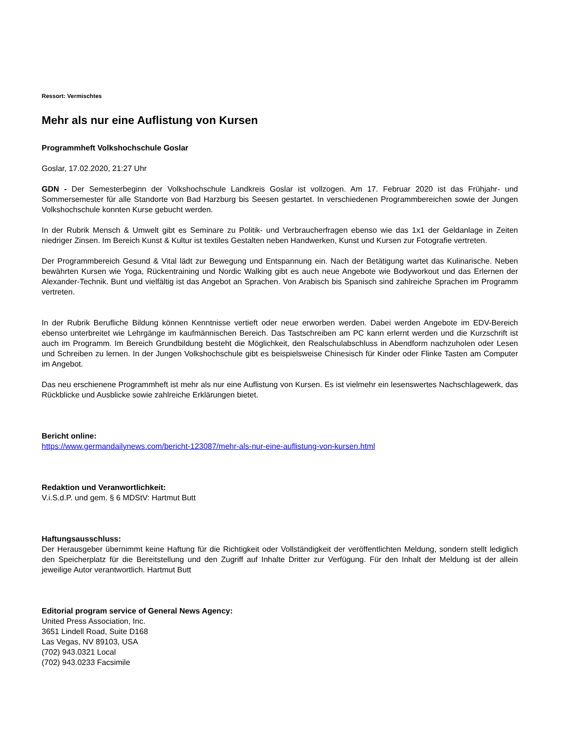Ressort: Vermischtes
Mehr als nur eine Auflistung von Kursen
Programmheft Volkshochschule Goslar
Goslar, 17.02.2020, 21:27 Uhr
GDN - Der Semesterbeginn der Volkshochschule Landkreis Goslar ist vollzogen. Am 17. Februar 2020 ist das Frühjahr- und Sommersemester für alle Standorte von Bad Harzburg bis Seesen gestartet. In verschiedenen Programmbereichen sowie der Jungen Volkshochschule konnten Kurse gebucht werden.
In der Rubrik Mensch & Umwelt gibt es Seminare zu Politik- und Verbraucherfragen ebenso wie das 1x1 der Geldanlage in Zeiten niedriger Zinsen. Im Bereich Kunst & Kultur ist textiles Gestalten neben Handwerken, Kunst und Kursen zur Fotografie vertreten.
Der Programmbereich Gesund & Vital lädt zur Bewegung und Entspannung ein. Nach der Betätigung wartet das Kulinarische. Neben bewährten Kursen wie Yoga, Rückentraining und Nordic Walking gibt es auch neue Angebote wie Bodyworkout und das Erlernen der Alexander-Technik. Bunt und vielfältig ist das Angebot an Sprachen. Von Arabisch bis Spanisch sind zahlreiche Sprachen im Programm vertreten.
In der Rubrik Berufliche Bildung können Kenntnisse vertieft oder neue erworben werden. Dabei werden Angebote im EDV-Bereich ebenso unterbreitet wie Lehrgänge im kaufmännischen Bereich. Das Tastschreiben am PC kann erlernt werden und die Kurzschrift ist auch im Programm. Im Bereich Grundbildung besteht die Möglichkeit, den Realschulabschluss in Abendform nachzuholen oder Lesen und Schreiben zu lernen. In der Jungen Volkshochschule gibt es beispielsweise Chinesisch für Kinder oder Flinke Tasten am Computer im Angebot.
Das neu erschienene Programmheft ist mehr als nur eine Auflistung von Kursen. Es ist vielmehr ein lesenswertes Nachschlagewerk, das Rückblicke und Ausblicke sowie zahlreiche Erklärungen bietet.
Bericht online:
https://www.germandailynews.com/bericht-123087/mehr-als-nur-eine-auflistung-von-kursen.html
Redaktion und Veranwortlichkeit:
V.i.S.d.P. und gem. § 6 MDStV: Hartmut Butt
Haftungsausschluss:
Der Herausgeber übernimmt keine Haftung für die Richtigkeit oder Vollständigkeit der veröffentlichten Meldung, sondern stellt lediglich den Speicherplatz für die Bereitstellung und den Zugriff auf Inhalte Dritter zur Verfügung. Für den Inhalt der Meldung ist der allein jeweilige Autor verantwortlich. Hartmut Butt
Editorial program service of General News Agency:
United Press Association, Inc.
3651 Lindell Road, Suite D168
Las Vegas, NV 89103, USA
(702) 943.0321 Local
(702) 943.0233 Facsimile